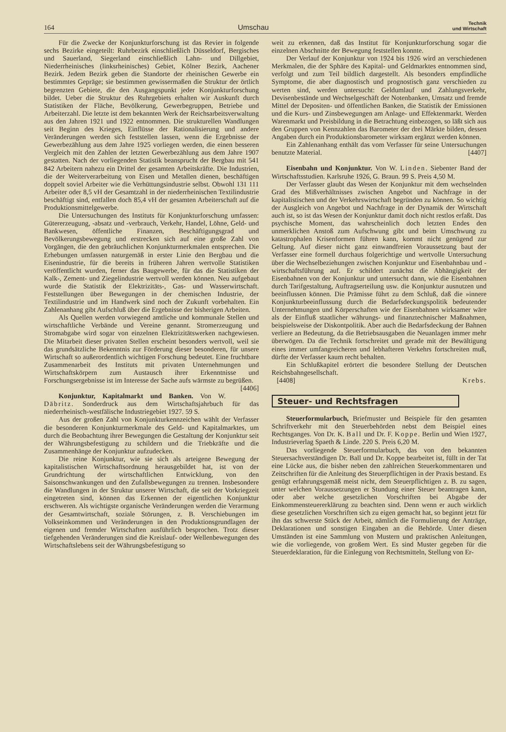164 Umschau Technik
und Wirtschaft
Für die Zwecke der Konjunkturforschung ist das Revier in folgende sechs Bezirke eingeteilt: Ruhrbezirk einschließlich Düsseldorf, Bergisches und Sauerland, Siegerland einschließlich Lahn- und Dillgebiet, Niederrheinisches (linksrheinisches) Gebiet, Kölner Bezirk, Aachener Bezirk. Jedem Bezirk geben die Standorte der rheinischen Gewerbe ein bestimmtes Gepräge; sie bestimmen gewissermaßen die Struktur der örtlich begrenzten Gebiete, die den Ausgangspunkt jeder Konjunkturforschung bildet. Ueber die Struktur des Ruhrgebiets erhalten wir Auskunft durch Statistiken der Fläche, Bevölkerung, Gewerbegruppen, Betriebe und Arbeiterzahl. Die letzte ist dem bekannten Werk der Reichsarbeitsverwaltung aus den Jahren 1921 und 1922 entnommen. Die strukturellen Wandlungen seit Beginn des Krieges, Einflüsse der Rationalisierung und andere Veränderungen werden sich feststellen lassen, wenn die Ergebnisse der Gewerbezählung aus dem Jahre 1925 vorliegen werden, die einen besseren Vergleich mit den Zahlen der letzten Gewerbezählung aus dem Jahre 1907 gestatten. Nach der vorliegenden Statistik beansprucht der Bergbau mit 541 842 Arbeitern nahezu ein Drittel der gesamten Arbeitskräfte. Die Industrien, die der Weiterverarbeitung von Eisen und Metallen dienen, beschäftigen doppelt soviel Arbeiter wie die Verhüttungsindustrie selbst. Obwohl 131 111 Arbeiter oder 8,5 vH der Gesamtzahl in der niederrheinischen Textilindustrie beschäftigt sind, entfallen doch 85,4 vH der gesamten Arbeiterschaft auf die Produktionsmittelgewerbe.
Die Untersuchungen des Instituts für Konjunkturforschung umfassen: Gütererzeugung, -absatz und -verbrauch, Verkehr, Handel, Löhne, Geld- und Bankwesen, öffentliche Finanzen, Beschäftigungsgrad und Bevölkerungsbewegung und erstrecken sich auf eine große Zahl von Vorgängen, die den gebräuchlichen Konjunkturmerkmalen entsprechen. Die Erhebungen umfassen naturgemäß in erster Linie den Bergbau und die Eisenindustrie, für die bereits in früheren Jahren wertvolle Statistiken veröffentlicht wurden, ferner das Baugewerbe, für das die Statistiken der Kalk-, Zement- und Ziegelindustrie wertvoll werden können. Neu aufgebaut wurde die Statistik der Elektrizitäts-, Gas- und Wasserwirtschaft. Feststellungen über Bewegungen in der chemischen Industrie, der Textilindustrie und im Handwerk sind noch der Zukunft vorbehalten. Ein Zahlenanhang gibt Aufschluß über die Ergebnisse der bisherigen Arbeiten.
Als Quellen werden vorwiegend amtliche und kommunale Stellen und wirtschaftliche Verbände und Vereine genannt. Stromerzeugung und Stromabgabe wird sogar von einzelnen Elektrizitätswerken nachgewiesen. Die Mitarbeit dieser privaten Stellen erscheint besonders wertvoll, weil sie das grundsätzliche Bekenntnis zur Förderung dieser besonderen, für unsere Wirtschaft so außerordentlich wichtigen Forschung bedeutet. Eine fruchtbare Zusammenarbeit des Instituts mit privaten Unternehmungen und Wirtschaftskörpern zum Austausch ihrer Erkenntnisse und Forschungsergebnisse ist im Interesse der Sache aufs wärmste zu begrüßen. [4406]
Konjunktur, Kapitalmarkt und Banken. Von W. Däbritz. Sonderdruck aus dem Wirtschaftsjahrbuch für das niederrheinisch-westfälische Industriegebiet 1927. 59 S.
Aus der großen Zahl von Konjunkturkennzeichen wählt der Verfasser die besonderen Konjunkturmerkmale des Geld- und Kapitalmarktes, um durch die Beobachtung ihrer Bewegungen die Gestaltung der Konjunktur seit der Währungsbefestigung zu schildern und die Triebkräfte und die Zusammenhänge der Konjunktur aufzudecken.
Die reine Konjunktur, wie sie sich als arteigene Bewegung der kapitalistischen Wirtschaftsordnung herausgebildet hat, ist von der Grundrichtung der wirtschaftlichen Entwicklung, von den Saisonschwankungen und den Zufallsbewegungen zu trennen. Insbesondere die Wandlungen in der Struktur unserer Wirtschaft, die seit der Vorkriegzeit eingetreten sind, können das Erkennen der eigentlichen Konjunktur erschweren. Als wichtigste organische Veränderungen werden die Verarmung der Gesamtwirtschaft, soziale Störungen, z. B. Verschiebungen im Volkseinkommen und Veränderungen in den Produktionsgrundlagen der eigenen und fremder Wirtschaften ausführlich besprochen. Trotz dieser tiefgehenden Veränderungen sind die Kreislauf- oder Wellenbewegungen des Wirtschaftslebens seit der Währungsbefestigung so
weit zu erkennen, daß das Institut für Konjunkturforschung sogar die einzelnen Abschnitte der Bewegung feststellen konnte.
Der Verlauf der Konjunktur von 1924 bis 1926 wird an verschiedenen Merkmalen, die der Sphäre des Kapital- und Geldmarktes entnommen sind, verfolgt und zum Teil bildlich dargestellt. Als besonders empfindliche Symptome, die aber diagnostisch und prognostisch ganz verschieden zu werten sind, werden untersucht: Geldumlauf und Zahlungsverkehr, Devisenbestände und Wechselgeschäft der Notenbanken, Umsatz und fremde Mittel der Depositen- und öffentlichen Banken, die Statistik der Emissionen und die Kurs- und Zinsbewegungen am Anlage- und Effektenmarkt. Werden Warenmarkt und Preisbildung in die Betrachtung einbezogen, so läßt sich aus den Gruppen von Kennzahlen das Barometer der drei Märkte bilden, dessen Angaben durch ein Produktionsbarometer wirksam ergänzt werden können.
Ein Zahlenanhang enthält das vom Verfasser für seine Untersuchungen benutzte Material. [4407]
Eisenbahn und Konjunktur. Von W. Linden. Siebenter Band der Wirtschaftsstudien. Karlsruhe 1926, G. Braun. 99 S. Preis 4,50 M.
Der Verfasser glaubt das Wesen der Konjunktur mit dem wechselnden Grad des Mißverhältnisses zwischen Angebot und Nachfrage in der kapitalistischen und der Verkehrswirtschaft begründen zu können. So wichtig der Ausgleich von Angebot und Nachfrage in der Dynamik der Wirtschaft auch ist, so ist das Wesen der Konjunktur damit doch nicht restlos erfaßt. Das psychische Moment, das wahrscheinlich doch letzten Endes den unmerklichen Anstoß zum Aufschwung gibt und beim Umschwung zu katastrophalen Krisenformen führen kann, kommt nicht genügend zur Geltung. Auf dieser nicht ganz einwandfreien Voraussetzung baut der Verfasser eine formell durchaus folgerichtige und wertvolle Untersuchung über die Wechselbeziehungen zwischen Konjunktur und Eisenbahnbau und -wirtschaftsführung auf. Er schildert zunächst die Abhängigkeit der Eisenbahnen von der Konjunktur und untersucht dann, wie die Eisenbahnen durch Tarifgestaltung, Auftragserteilung usw. die Konjunktur ausnutzen und beeinflussen können. Die Prämisse führt zu dem Schluß, daß die »innere Konjunkturbeeinflussung durch die Bedarfsdeckungspolitik bedeutender Unternehmungen und Körperschaften wie der Eisenbahnen wirksamer wäre als der Einfluß staatlicher währungs- und finanztechnischer Maßnahmen, beispielsweise der Diskontpolitik. Aber auch die Bedarfsdeckung der Bahnen verliere an Bedeutung, da die Betriebsausgaben die Neuanlagen immer mehr überwögen. Da die Technik fortschreitet und gerade mit der Bewältigung eines immer umfangreicheren und lebhafteren Verkehrs fortschreiten muß, dürfte der Verfasser kaum recht behalten.
Ein Schlußkapitel erörtert die besondere Stellung der Deutschen Reichsbahngesellschaft.
[4408] Krebs.
Steuer- und Rechtsfragen
Steuerformularbuch, Briefmuster und Beispiele für den gesamten Schriftverkehr mit den Steuerbehörden nebst dem Beispiel eines Rechtsganges. Von Dr. K. Ball und Dr. F. Koppe. Berlin und Wien 1927, Industrieverlag Spaeth & Linde. 220 S. Preis 6,20 M.
Das vorliegende Steuerformularbuch, das von den bekannten Steuersachverständigen Dr. Ball und Dr. Koppe bearbeitet ist, füllt in der Tat eine Lücke aus, die bisher neben den zahlreichen Steuerkommentaren und Zeitschriften für die Anleitung des Steuerpflichtigen in der Praxis bestand. Es genügt erfahrungsgemäß meist nicht, dem Steuerpflichtigen z. B. zu sagen, unter welchen Voraussetzungen er Stundung einer Steuer beantragen kann, oder aber welche gesetzlichen Vorschriften bei Abgabe der Einkommensteuererklärung zu beachten sind. Denn wenn er auch wirklich diese gesetzlichen Vorschriften sich zu eigen gemacht hat, so beginnt jetzt für ihn das schwerste Stück der Arbeit, nämlich die Formulierung der Anträge, Deklarationen und sonstigen Eingaben an die Behörde. Unter diesen Umständen ist eine Sammlung von Mustern und praktischen Anleitungen, wie die vorliegende, von großem Wert. Es sind Muster gegeben für die Steuerdeklaration, für die Einlegung von Rechtsmitteln, Stellung von Er-